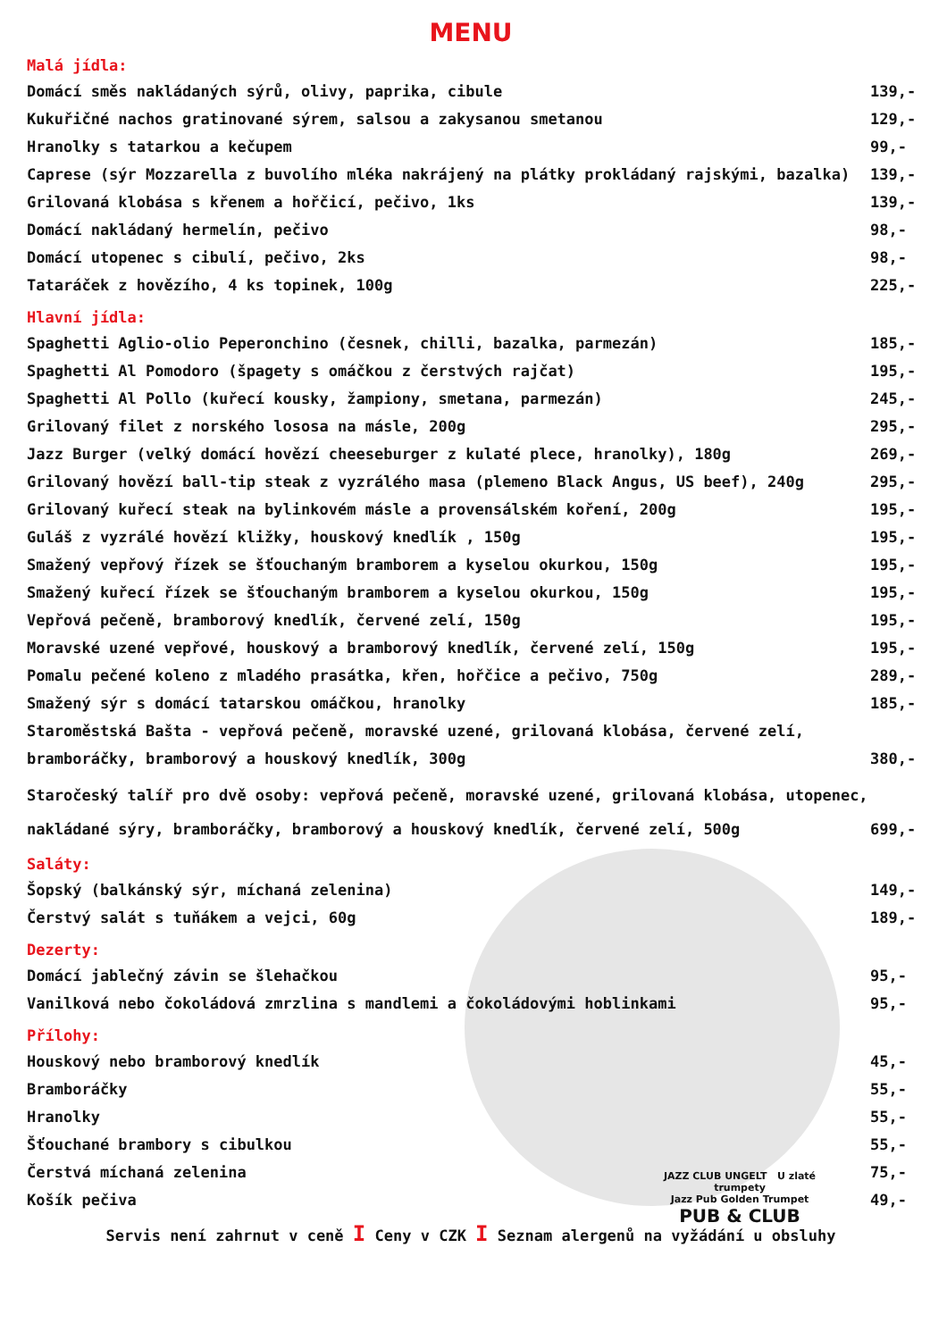JAZZ CLUB UNGELT U zlaté trumpety
Jazz Pub Golden Trumpet
PUB & CLUB
MENU
Malá jídla:
Domácí směs nakládaných sýrů, olivy, paprika, cibule 139,-
Kukuřičné nachos gratinované sýrem, salsou a zakysanou smetanou 129,-
Hranolky s tatarkou a kečupem 99,-
Caprese (sýr Mozzarella z buvolího mléka nakrájený na plátky prokládaný rajskými, bazalka) 139,-
Grilovaná klobása s křenem a hořčicí, pečivo, 1ks 139,-
Domácí nakládaný hermelín, pečivo 98,-
Domácí utopenec s cibulí, pečivo, 2ks 98,-
Tataráček z hovězího, 4 ks topinek, 100g 225,-
Hlavní jídla:
Spaghetti Aglio-olio Peperonchino (česnek, chilli, bazalka, parmezán) 185,-
Spaghetti Al Pomodoro (špagety s omáčkou z čerstvých rajčat) 195,-
Spaghetti Al Pollo (kuřecí kousky, žampiony, smetana, parmezán) 245,-
Grilovaný filet z norského lososa na másle, 200g 295,-
Jazz Burger (velký domácí hovězí cheeseburger z kulaté plece, hranolky), 180g 269,-
Grilovaný hovězí ball-tip steak z vyzrálého masa (plemeno Black Angus, US beef), 240g 295,-
Grilovaný kuřecí steak na bylinkovém másle a provensálském koření, 200g 195,-
Guláš z vyzrálé hovězí kližky, houskový knedlík , 150g 195,-
Smažený vepřový řízek se šťouchaným bramborem a kyselou okurkou, 150g 195,-
Smažený kuřecí řízek se šťouchaným bramborem a kyselou okurkou, 150g 195,-
Vepřová pečeně, bramborový knedlík, červené zelí, 150g 195,-
Moravské uzené vepřové, houskový a bramborový knedlík, červené zelí, 150g 195,-
Pomalu pečené koleno z mladého prasátka, křen, hořčice a pečivo, 750g 289,-
Smažený sýr s domácí tatarskou omáčkou, hranolky 185,-
Staroměstská Bašta - vepřová pečeně, moravské uzené, grilovaná klobása, červené zelí,
bramboráčky, bramborový a houskový knedlík, 300g 380,-
Staročeský talíř pro dvě osoby: vepřová pečeně, moravské uzené, grilovaná klobása, utopenec,
nakládané sýry, bramboráčky, bramborový a houskový knedlík, červené zelí, 500g 699,-
Saláty:
Šopský (balkánský sýr, míchaná zelenina) 149,-
Čerstvý salát s tuňákem a vejci, 60g 189,-
Dezerty:
Domácí jablečný závin se šlehačkou 95,-
Vanilková nebo čokoládová zmrzlina s mandlemi a čokoládovými hoblinkami 95,-
Přílohy:
Houskový nebo bramborový knedlík 45,-
Bramboráčky 55,-
Hranolky 55,-
Šťouchané brambory s cibulkou 55,-
Čerstvá míchaná zelenina 75,-
Košík pečiva 49,-
Servis není zahrnut v ceně I Ceny v CZK I Seznam alergenů na vyžádání u obsluhy